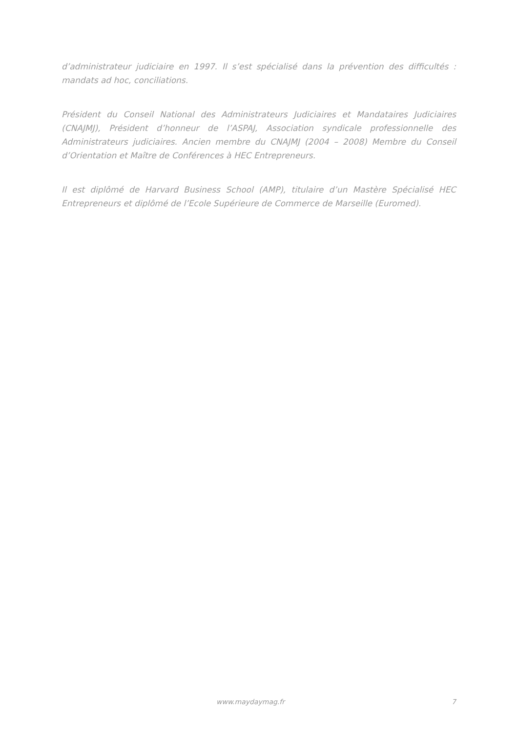d’administrateur judiciaire en 1997. Il s’est spécialisé dans la prévention des difficultés : mandats ad hoc, conciliations.
Président du Conseil National des Administrateurs Judiciaires et Mandataires Judiciaires (CNAJMJ), Président d’honneur de l’ASPAJ, Association syndicale professionnelle des Administrateurs judiciaires. Ancien membre du CNAJMJ (2004 – 2008) Membre du Conseil d’Orientation et Maître de Conférences à HEC Entrepreneurs.
Il est diplômé de Harvard Business School (AMP), titulaire d’un Mastère Spécialisé HEC Entrepreneurs et diplômé de l’Ecole Supérieure de Commerce de Marseille (Euromed).
www.maydaymag.fr 7